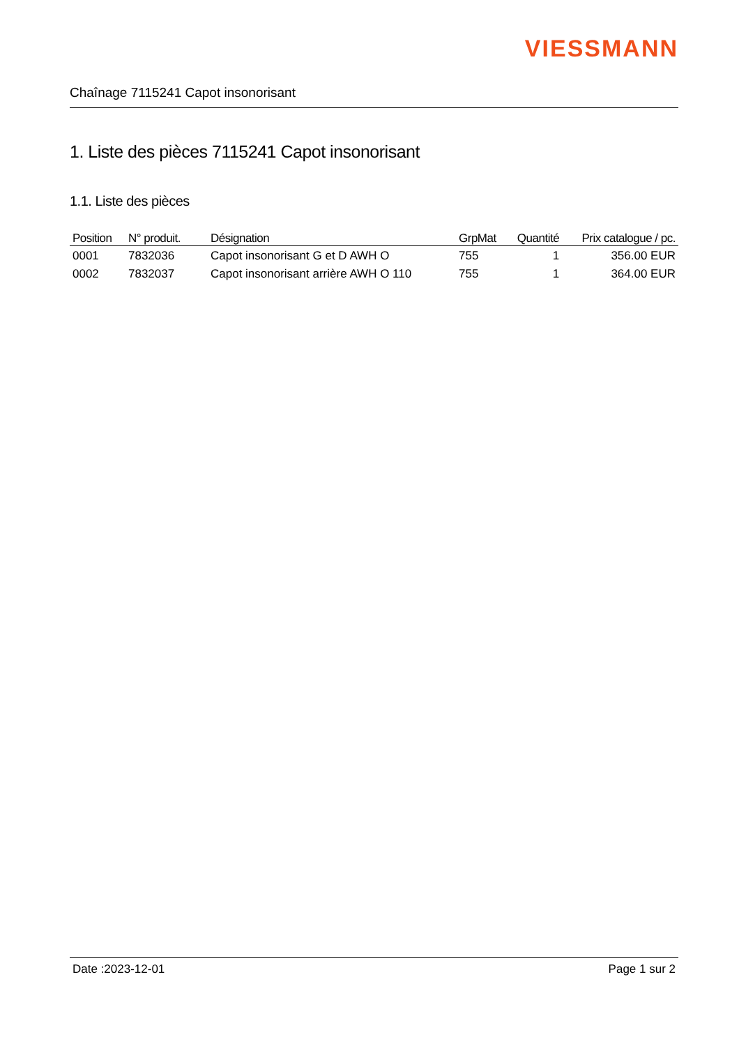VIESSMANN
Chaînage 7115241 Capot insonorisant
1. Liste des pièces 7115241 Capot insonorisant
1.1. Liste des pièces
| Position | N° produit. | Désignation | GrpMat | Quantité | Prix catalogue / pc. |
| --- | --- | --- | --- | --- | --- |
| 0001 | 7832036 | Capot insonorisant G et D AWH O | 755 | 1 | 356.00 EUR |
| 0002 | 7832037 | Capot insonorisant arrière AWH O 110 | 755 | 1 | 364.00 EUR |
Date :2023-12-01 Page 1 sur 2